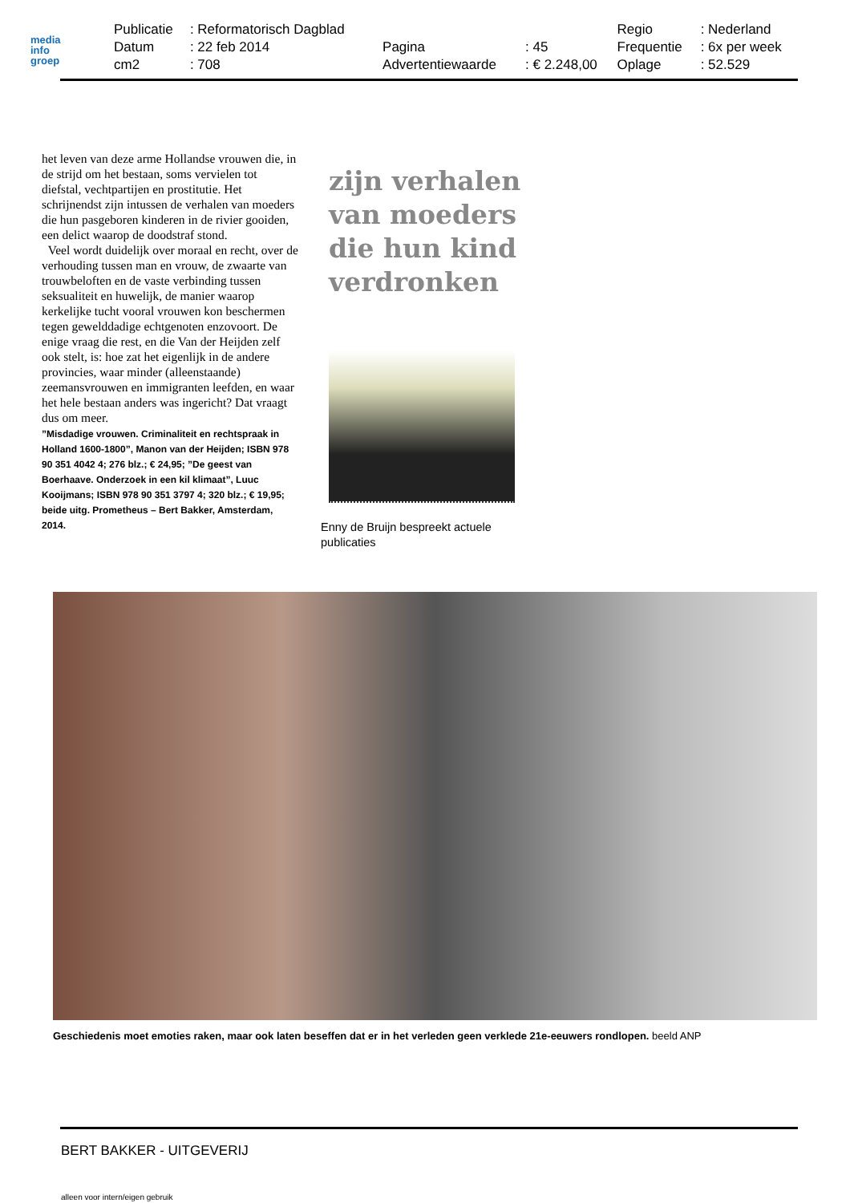media
info
groep
| Publicatie | : Reformatorisch Dagblad | | | Regio | : Nederland |
| Datum | : 22 feb 2014 | Pagina | : 45 | Frequentie | : 6x per week |
| cm2 | : 708 | Advertentiewaarde | : € 2.248,00 | Oplage | : 52.529 |
het leven van deze arme Hollandse vrouwen die, in de strijd om het bestaan, soms vervielen tot diefstal, vechtpartijen en prostitutie. Het schrijnendst zijn intussen de verhalen van moeders die hun pasgeboren kinderen in de rivier gooiden, een delict waarop de doodstraf stond.
Veel wordt duidelijk over moraal en recht, over de verhouding tussen man en vrouw, de zwaarte van trouwbeloften en de vaste verbinding tussen seksualiteit en huwelijk, de manier waarop kerkelijke tucht vooral vrouwen kon beschermen tegen gewelddadige echtgenoten enzovoort. De enige vraag die rest, en die Van der Heijden zelf ook stelt, is: hoe zat het eigenlijk in de andere provincies, waar minder (alleenstaande) zeemansvrouwen en immigranten leefden, en waar het hele bestaan anders was ingericht? Dat vraagt dus om meer.
”Misdadige vrouwen. Criminaliteit en rechtspraak in Holland 1600-1800”, Manon van der Heijden; ISBN 978 90 351 4042 4; 276 blz.; € 24,95; ”De geest van Boerhaave. Onderzoek in een kil klimaat”, Luuc Kooijmans; ISBN 978 90 351 3797 4; 320 blz.; € 19,95; beide uitg. Prometheus – Bert Bakker, Amsterdam, 2014.
zijn verhalen
van moeders
die hun kind
verdronken
Enny de Bruijn bespreekt actuele publicaties
Geschiedenis moet emoties raken, maar ook laten beseffen dat er in het verleden geen verklede 21e-eeuwers rondlopen. beeld ANP
BERT BAKKER - UITGEVERIJ
alleen voor intern/eigen gebruik